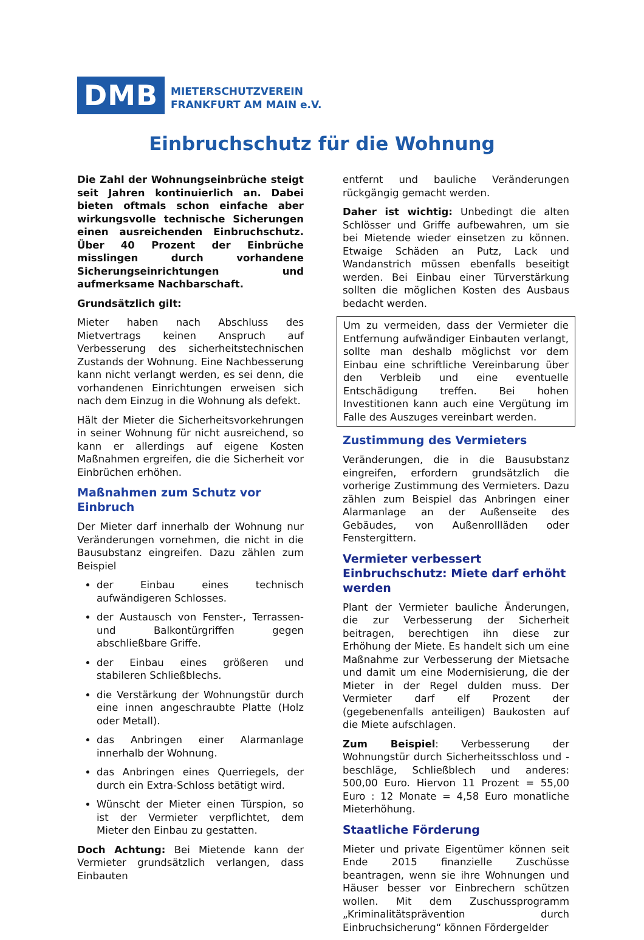DMB
MIETERSCHUTZVEREIN
FRANKFURT AM MAIN e.V.
Einbruchschutz für die Wohnung
Die Zahl der Wohnungseinbrüche steigt seit Jahren kontinuierlich an. Dabei bieten oftmals schon einfache aber wirkungsvolle technische Sicherungen einen ausreichenden Einbruchschutz. Über 40 Prozent der Einbrüche misslingen durch vorhandene Sicherungseinrichtungen und aufmerksame Nachbarschaft.
Grundsätzlich gilt:
Mieter haben nach Abschluss des Mietvertrags keinen Anspruch auf Verbesserung des sicherheitstechnischen Zustands der Wohnung. Eine Nachbesserung kann nicht verlangt werden, es sei denn, die vorhandenen Einrichtungen erweisen sich nach dem Einzug in die Wohnung als defekt.
Hält der Mieter die Sicherheitsvorkehrungen in seiner Wohnung für nicht ausreichend, so kann er allerdings auf eigene Kosten Maßnahmen ergreifen, die die Sicherheit vor Einbrüchen erhöhen.
Maßnahmen zum Schutz vor Einbruch
Der Mieter darf innerhalb der Wohnung nur Veränderungen vornehmen, die nicht in die Bausubstanz eingreifen. Dazu zählen zum Beispiel
der Einbau eines technisch aufwändigeren Schlosses.
der Austausch von Fenster-, Terrassen- und Balkontürgriffen gegen abschließbare Griffe.
der Einbau eines größeren und stabileren Schließblechs.
die Verstärkung der Wohnungstür durch eine innen angeschraubte Platte (Holz oder Metall).
das Anbringen einer Alarmanlage innerhalb der Wohnung.
das Anbringen eines Querriegels, der durch ein Extra-Schloss betätigt wird.
Wünscht der Mieter einen Türspion, so ist der Vermieter verpflichtet, dem Mieter den Einbau zu gestatten.
Doch Achtung: Bei Mietende kann der Vermieter grundsätzlich verlangen, dass Einbauten
entfernt und bauliche Veränderungen rückgängig gemacht werden.
Daher ist wichtig: Unbedingt die alten Schlösser und Griffe aufbewahren, um sie bei Mietende wieder einsetzen zu können. Etwaige Schäden an Putz, Lack und Wandanstrich müssen ebenfalls beseitigt werden. Bei Einbau einer Türverstärkung sollten die möglichen Kosten des Ausbaus bedacht werden.
Um zu vermeiden, dass der Vermieter die Entfernung aufwändiger Einbauten verlangt, sollte man deshalb möglichst vor dem Einbau eine schriftliche Vereinbarung über den Verbleib und eine eventuelle Entschädigung treffen. Bei hohen Investitionen kann auch eine Vergütung im Falle des Auszuges vereinbart werden.
Zustimmung des Vermieters
Veränderungen, die in die Bausubstanz eingreifen, erfordern grundsätzlich die vorherige Zustimmung des Vermieters. Dazu zählen zum Beispiel das Anbringen einer Alarmanlage an der Außenseite des Gebäudes, von Außenrollläden oder Fenstergittern.
Vermieter verbessert Einbruchschutz: Miete darf erhöht werden
Plant der Vermieter bauliche Änderungen, die zur Verbesserung der Sicherheit beitragen, berechtigen ihn diese zur Erhöhung der Miete. Es handelt sich um eine Maßnahme zur Verbesserung der Mietsache und damit um eine Modernisierung, die der Mieter in der Regel dulden muss. Der Vermieter darf elf Prozent der (gegebenenfalls anteiligen) Baukosten auf die Miete aufschlagen.
Zum Beispiel: Verbesserung der Wohnungstür durch Sicherheitsschloss und -beschläge, Schließblech und anderes: 500,00 Euro. Hiervon 11 Prozent = 55,00 Euro : 12 Monate = 4,58 Euro monatliche Mieterhöhung.
Staatliche Förderung
Mieter und private Eigentümer können seit Ende 2015 finanzielle Zuschüsse beantragen, wenn sie ihre Wohnungen und Häuser besser vor Einbrechern schützen wollen. Mit dem Zuschussprogramm „Kriminalitätsprävention durch Einbruchsicherung“ können Fördergelder